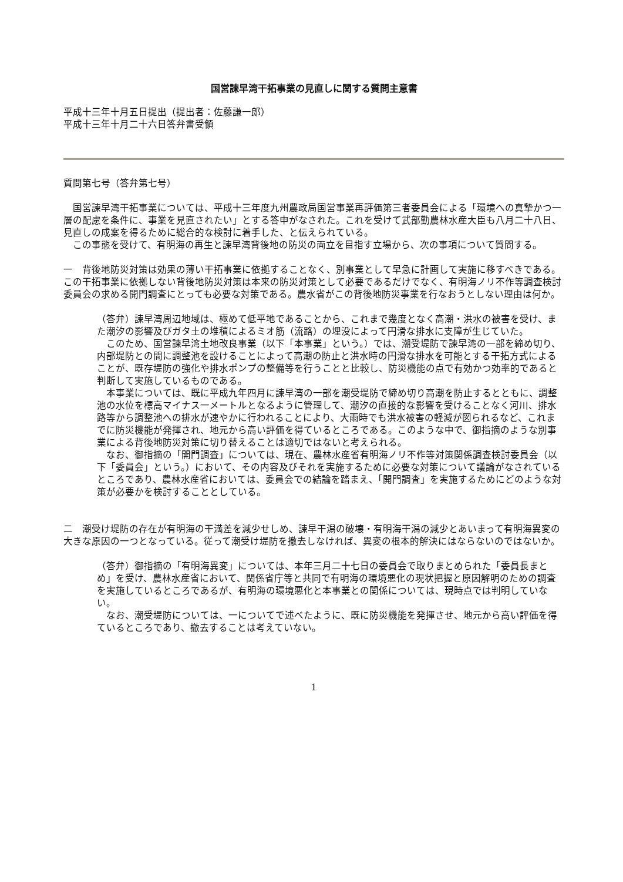国営諫早湾干拓事業の見直しに関する質問主意書
平成十三年十月五日提出（提出者：佐藤謙一郎）
平成十三年十月二十六日答弁書受領
質問第七号（答弁第七号）
国営諫早湾干拓事業については、平成十三年度九州農政局国営事業再評価第三者委員会による「環境への真摯かつ一層の配慮を条件に、事業を見直されたい」とする答申がなされた。これを受けて武部勤農林水産大臣も八月二十八日、見直しの成案を得るために総合的な検討に着手した、と伝えられている。
この事態を受けて、有明海の再生と諫早湾背後地の防災の両立を目指す立場から、次の事項について質問する。
一　背後地防災対策は効果の薄い干拓事業に依拠することなく、別事業として早急に計画して実施に移すべきである。この干拓事業に依拠しない背後地防災対策は本来の防災対策として必要であるだけでなく、有明海ノリ不作等調査検討委員会の求める開門調査にとっても必要な対策である。農水省がこの背後地防災事業を行なおうとしない理由は何か。
（答弁）諫早湾周辺地域は、極めて低平地であることから、これまで幾度となく高潮・洪水の被害を受け、また潮汐の影響及びガタ土の堆積によるミオ筋（流路）の埋没によって円滑な排水に支障が生じていた。
このため、国営諫早湾土地改良事業（以下「本事業」という。）では、潮受堤防で諫早湾の一部を締め切り、内部堤防との間に調整池を設けることによって高潮の防止と洪水時の円滑な排水を可能とする干拓方式によることが、既存堤防の強化や排水ポンプの整備等を行うことと比較し、防災機能の点で有効かつ効率的であると判断して実施しているものである。
本事業については、既に平成九年四月に諫早湾の一部を潮受堤防で締め切り高潮を防止するとともに、調整池の水位を標高マイナス一メートルとなるように管理して、潮汐の直接的な影響を受けることなく河川、排水路等から調整池への排水が速やかに行われることにより、大雨時でも洪水被害の軽減が図られるなど、これまでに防災機能が発揮され、地元から高い評価を得ているところである。このような中で、御指摘のような別事業による背後地防災対策に切り替えることは適切ではないと考えられる。
なお、御指摘の「開門調査」については、現在、農林水産省有明海ノリ不作等対策関係調査検討委員会（以下「委員会」という。）において、その内容及びそれを実施するために必要な対策について議論がなされているところであり、農林水産省においては、委員会での結論を踏まえ、「開門調査」を実施するためにどのような対策が必要かを検討することとしている。
二　潮受け堤防の存在が有明海の干満差を減少せしめ、諫早干潟の破壊・有明海干潟の減少とあいまって有明海異変の大きな原因の一つとなっている。従って潮受け堤防を撤去しなければ、異変の根本的解決にはならないのではないか。
（答弁）御指摘の「有明海異変」については、本年三月二十七日の委員会で取りまとめられた「委員長まとめ」を受け、農林水産省において、関係省庁等と共同で有明海の環境悪化の現状把握と原因解明のための調査を実施しているところであるが、有明海の環境悪化と本事業との関係については、現時点では判明していない。
なお、潮受堤防については、一についてで述べたように、既に防災機能を発揮させ、地元から高い評価を得ているところであり、撤去することは考えていない。
1